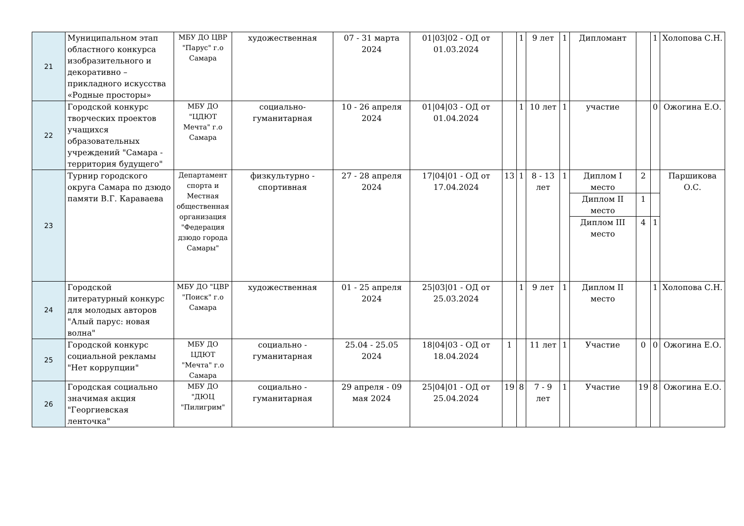| 21 | Муниципальном этап областного конкурса изобразительного и декоративно – прикладного искусства «Родные просторы» | МБУ ДО ЦВР "Парус" г.о Самара | художественная | 07 - 31 марта 2024 | 01/03/02 - ОД от 01.03.2024 | | 1 | 9 лет | 1 | Дипломант | | 1 | Холопова С.Н. |
| 22 | Городской конкурс творческих проектов учащихся образовательных учреждений "Самара - территория будущего" | МБУ ДО "ЦДЮТ Мечта" г.о Самара | социально-гуманитарная | 10 - 26 апреля 2024 | 01/04/03 - ОД от 01.04.2024 | | 1 | 10 лет | 1 | участие | | 0 | Ожогина Е.О. |
| 23 | Турнир городского округа Самара по дзюдо памяти В.Г. Караваева | Департамент спорта и Местная общественная организация "Федерация дзюдо города Самары" | физкультурно - спортивная | 27 - 28 апреля 2024 | 17/04/01 - ОД от 17.04.2024 | 13 | 1 | 8 - 13 лет | 1 | Диплом I место | 2 | | Паршикова О.С. |
| | | | | | | | | | | Диплом II место | 1 | | |
| | | | | | | | | | | Диплом III место | 4 | 1 | |
| 24 | Городской литературный конкурс для молодых авторов "Алый парус: новая волна" | МБУ ДО "ЦВР "Поиск" г.о Самара | художественная | 01 - 25 апреля 2024 | 25/03/01 - ОД от 25.03.2024 | | 1 | 9 лет | 1 | Диплом II место | | 1 | Холопова С.Н. |
| 25 | Городской конкурс социальной рекламы "Нет коррупции" | МБУ ДО ЦДЮТ "Мечта" г.о Самара | социально - гуманитарная | 25.04 - 25.05 2024 | 18/04/03 - ОД от 18.04.2024 | 1 | | 11 лет | 1 | Участие | 0 | 0 | Ожогина Е.О. |
| 26 | Городская социально значимая акция "Георгиевская ленточка" | МБУ ДО "ДЮЦ "Пилигрим" | социально - гуманитарная | 29 апреля - 09 мая 2024 | 25/04/01 - ОД от 25.04.2024 | 19 | 8 | 7 - 9 лет | 1 | Участие | 19 | 8 | Ожогина Е.О. |